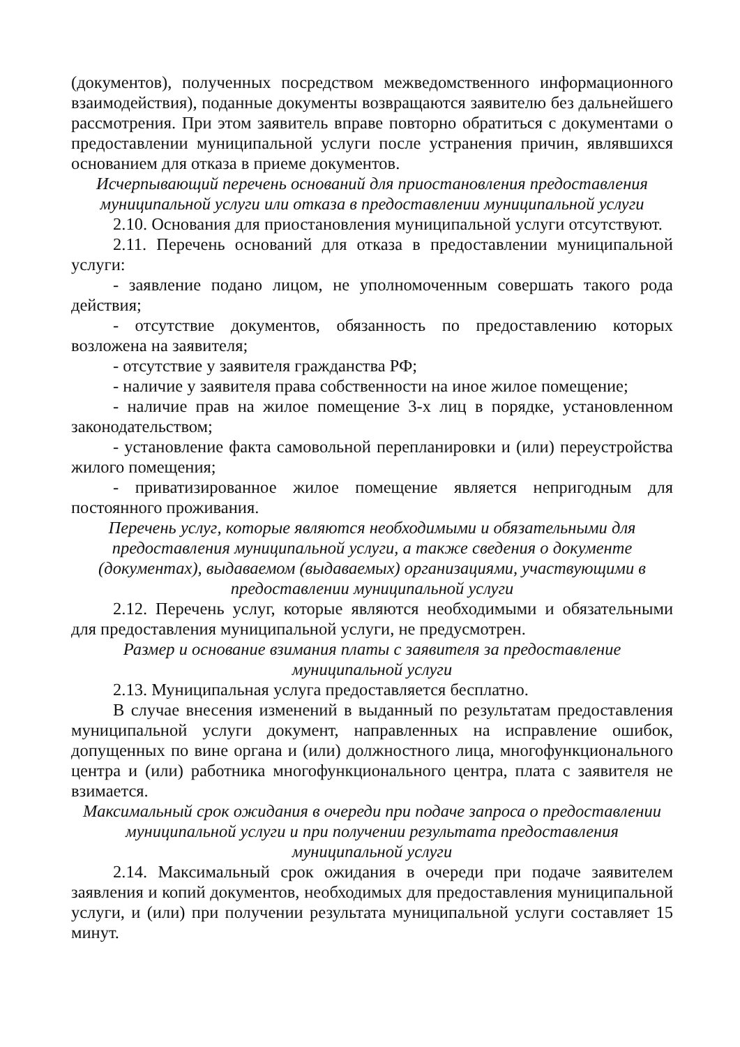(документов), полученных посредством межведомственного информационного взаимодействия), поданные документы возвращаются заявителю без дальнейшего рассмотрения. При этом заявитель вправе повторно обратиться с документами о предоставлении муниципальной услуги после устранения причин, являвшихся основанием для отказа в приеме документов.
Исчерпывающий перечень оснований для приостановления предоставления муниципальной услуги или отказа в предоставлении муниципальной услуги
2.10. Основания для приостановления муниципальной услуги отсутствуют.
2.11. Перечень оснований для отказа в предоставлении муниципальной услуги:
- заявление подано лицом, не уполномоченным совершать такого рода действия;
- отсутствие документов, обязанность по предоставлению которых возложена на заявителя;
- отсутствие у заявителя гражданства РФ;
- наличие у заявителя права собственности на иное жилое помещение;
- наличие прав на жилое помещение 3-х лиц в порядке, установленном законодательством;
- установление факта самовольной перепланировки и (или) переустройства жилого помещения;
- приватизированное жилое помещение является непригодным для постоянного проживания.
Перечень услуг, которые являются необходимыми и обязательными для предоставления муниципальной услуги, а также сведения о документе (документах), выдаваемом (выдаваемых) организациями, участвующими в предоставлении муниципальной услуги
2.12. Перечень услуг, которые являются необходимыми и обязательными для предоставления муниципальной услуги, не предусмотрен.
Размер и основание взимания платы с заявителя за предоставление муниципальной услуги
2.13. Муниципальная услуга предоставляется бесплатно.
В случае внесения изменений в выданный по результатам предоставления муниципальной услуги документ, направленных на исправление ошибок, допущенных по вине органа и (или) должностного лица, многофункционального центра и (или) работника многофункционального центра, плата с заявителя не взимается.
Максимальный срок ожидания в очереди при подаче запроса о предоставлении муниципальной услуги и при получении результата предоставления муниципальной услуги
2.14. Максимальный срок ожидания в очереди при подаче заявителем заявления и копий документов, необходимых для предоставления муниципальной услуги, и (или) при получении результата муниципальной услуги составляет 15 минут.